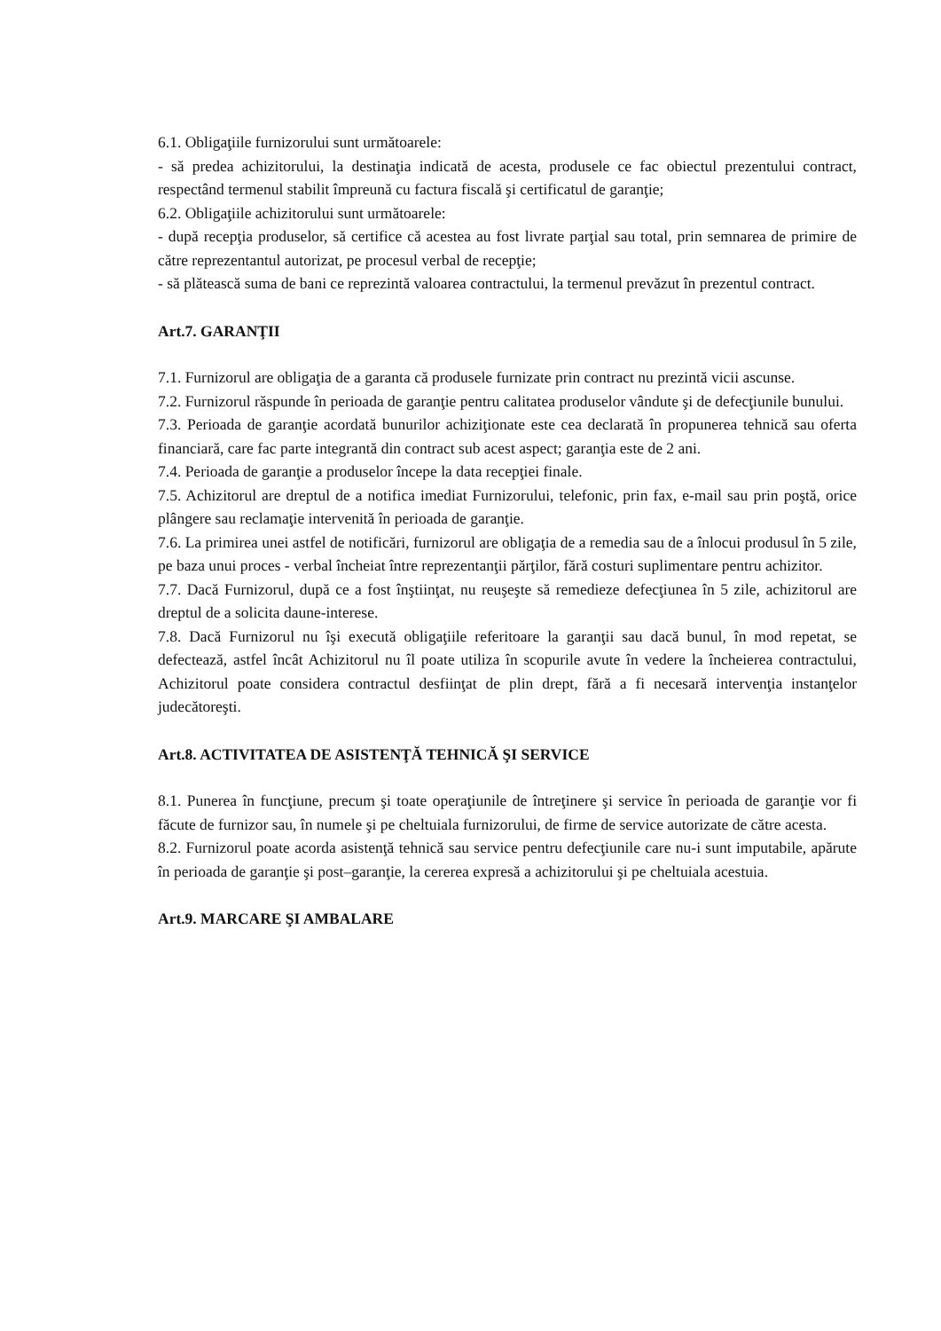6.1. Obligaţiile furnizorului sunt următoarele:
- să predea achizitorului, la destinaţia indicată de acesta, produsele ce fac obiectul prezentului contract, respectând termenul stabilit împreună cu factura fiscală şi certificatul de garanţie;
6.2. Obligaţiile achizitorului sunt următoarele:
- după recepţia produselor, să certifice că acestea au fost livrate parţial sau total, prin semnarea de primire de către reprezentantul autorizat, pe procesul verbal de recepţie;
- să plătească suma de bani ce reprezintă valoarea contractului, la termenul prevăzut în prezentul contract.
Art.7. GARANŢII
7.1. Furnizorul are obligaţia de a garanta că produsele furnizate prin contract nu prezintă vicii ascunse.
7.2. Furnizorul răspunde în perioada de garanţie pentru calitatea produselor vândute şi de defecţiunile bunului.
7.3. Perioada de garanţie acordată bunurilor achiziţionate este cea declarată în propunerea tehnică sau oferta financiară, care fac parte integrantă din contract sub acest aspect; garanţia este de 2 ani.
7.4. Perioada de garanţie a produselor începe la data recepţiei finale.
7.5. Achizitorul are dreptul de a notifica imediat Furnizorului, telefonic, prin fax, e-mail sau prin poştă, orice plângere sau reclamaţie intervenită în perioada de garanţie.
7.6. La primirea unei astfel de notificări, furnizorul are obligaţia de a remedia sau de a înlocui produsul în 5 zile, pe baza unui proces - verbal încheiat între reprezentanţii părţilor, fără costuri suplimentare pentru achizitor.
7.7. Dacă Furnizorul, după ce a fost înştiinţat, nu reuşeşte să remedieze defecţiunea în 5 zile, achizitorul are dreptul de a solicita daune-interese.
7.8. Dacă Furnizorul nu îşi execută obligaţiile referitoare la garanţii sau dacă bunul, în mod repetat, se defectează, astfel încât Achizitorul nu îl poate utiliza în scopurile avute în vedere la încheierea contractului, Achizitorul poate considera contractul desfiinţat de plin drept, fără a fi necesară intervenţia instanţelor judecătoreşti.
Art.8. ACTIVITATEA DE ASISTENŢĂ TEHNICĂ ŞI SERVICE
8.1. Punerea în funcţiune, precum şi toate operaţiunile de întreţinere şi service în perioada de garanţie vor fi făcute de furnizor sau, în numele şi pe cheltuiala furnizorului, de firme de service autorizate de către acesta.
8.2. Furnizorul poate acorda asistenţă tehnică sau service pentru defecţiunile care nu-i sunt imputabile, apărute în perioada de garanţie şi post–garanţie, la cererea expresă a achizitorului şi pe cheltuiala acestuia.
Art.9. MARCARE ŞI AMBALARE